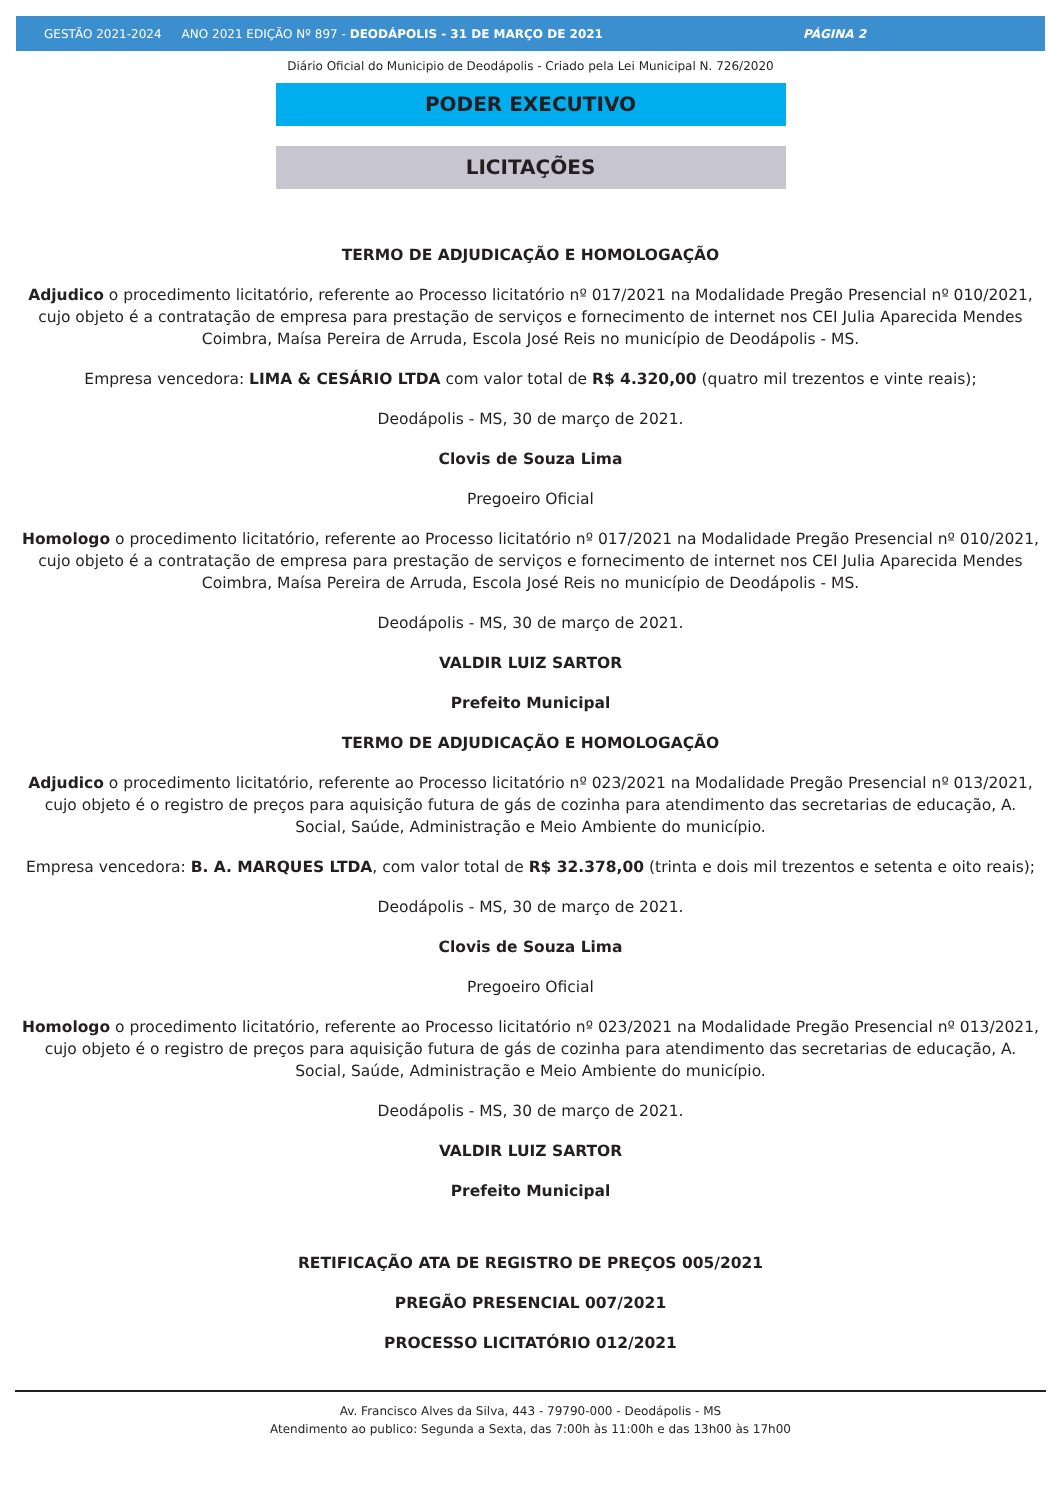GESTÃO 2021-2024 ANO 2021 EDIÇÃO Nº 897 - DEODÁPOLIS - 31 DE MARÇO DE 2021 PÁGINA 2
Diário Oficial do Municipio de Deodápolis - Criado pela Lei Municipal N. 726/2020
PODER EXECUTIVO
LICITAÇÕES
TERMO DE ADJUDICAÇÃO E HOMOLOGAÇÃO
Adjudico o procedimento licitatório, referente ao Processo licitatório nº 017/2021 na Modalidade Pregão Presencial nº 010/2021, cujo objeto é a contratação de empresa para prestação de serviços e fornecimento de internet nos CEI Julia Aparecida Mendes Coimbra, Maísa Pereira de Arruda, Escola José Reis no município de Deodápolis - MS.
Empresa vencedora: LIMA & CESÁRIO LTDA com valor total de R$ 4.320,00 (quatro mil trezentos e vinte reais);
Deodápolis - MS, 30 de março de 2021.
Clovis de Souza Lima
Pregoeiro Oficial
Homologo o procedimento licitatório, referente ao Processo licitatório nº 017/2021 na Modalidade Pregão Presencial nº 010/2021, cujo objeto é a contratação de empresa para prestação de serviços e fornecimento de internet nos CEI Julia Aparecida Mendes Coimbra, Maísa Pereira de Arruda, Escola José Reis no município de Deodápolis - MS.
Deodápolis - MS, 30 de março de 2021.
VALDIR LUIZ SARTOR
Prefeito Municipal
TERMO DE ADJUDICAÇÃO E HOMOLOGAÇÃO
Adjudico o procedimento licitatório, referente ao Processo licitatório nº 023/2021 na Modalidade Pregão Presencial nº 013/2021, cujo objeto é o registro de preços para aquisição futura de gás de cozinha para atendimento das secretarias de educação, A. Social, Saúde, Administração e Meio Ambiente do município.
Empresa vencedora: B. A. MARQUES LTDA, com valor total de R$ 32.378,00 (trinta e dois mil trezentos e setenta e oito reais);
Deodápolis - MS, 30 de março de 2021.
Clovis de Souza Lima
Pregoeiro Oficial
Homologo o procedimento licitatório, referente ao Processo licitatório nº 023/2021 na Modalidade Pregão Presencial nº 013/2021, cujo objeto é o registro de preços para aquisição futura de gás de cozinha para atendimento das secretarias de educação, A. Social, Saúde, Administração e Meio Ambiente do município.
Deodápolis - MS, 30 de março de 2021.
VALDIR LUIZ SARTOR
Prefeito Municipal
RETIFICAÇÃO ATA DE REGISTRO DE PREÇOS 005/2021
PREGÃO PRESENCIAL 007/2021
PROCESSO LICITATÓRIO 012/2021
Av. Francisco Alves da Silva, 443 - 79790-000 - Deodápolis - MS
Atendimento ao publico: Segunda a Sexta, das 7:00h às 11:00h e das 13h00 às 17h00